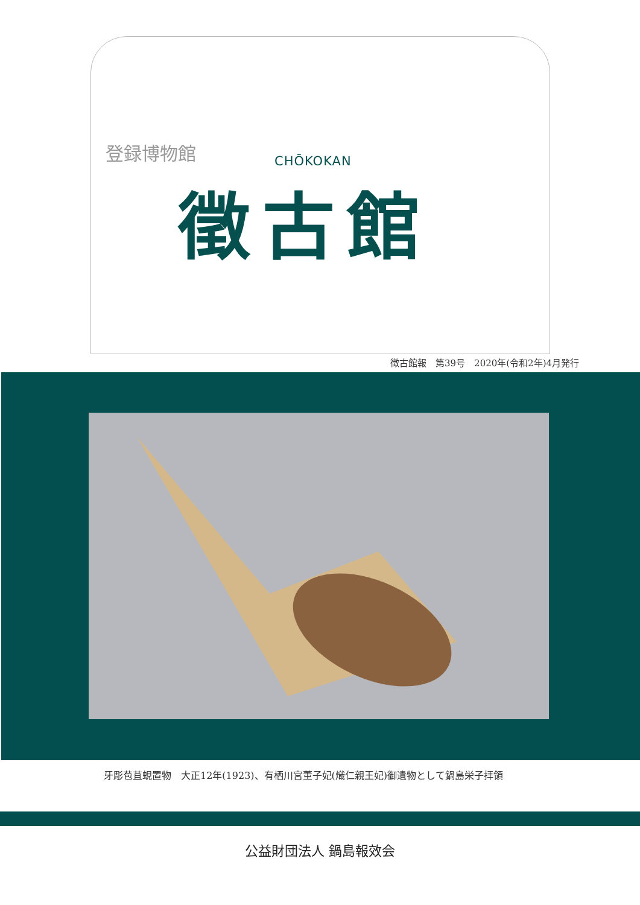登録博物館
CHŌKOKAN
徵古館
徴古館報　第39号　2020年(令和2年)4月発行
牙彫苞苴蜆置物　大正12年(1923)、有栖川宮董子妃(熾仁親王妃)御遺物として鍋島栄子拝領
公益財団法人 鍋島報效会